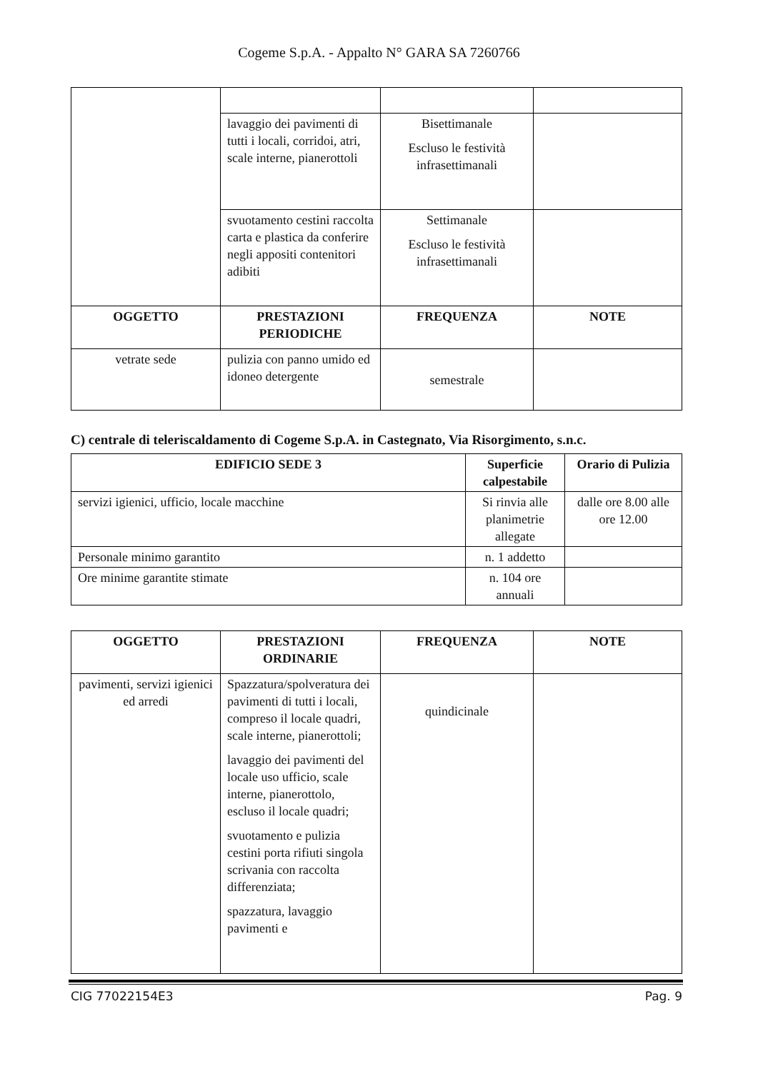Cogeme S.p.A. - Appalto N° GARA SA 7260766
| | lavaggio dei pavimenti di tutti i locali, corridoi, atri, scale interne, pianerottoli | Bisettimanale Escluso le festività infrasettimanali | |
| | svuotamento cestini raccolta carta e plastica da conferire negli appositi contenitori adibiti | Settimanale Escluso le festività infrasettimanali | |
| OGGETTO | PRESTAZIONI PERIODICHE | FREQUENZA | NOTE |
| vetrate sede | pulizia con panno umido ed idoneo detergente | semestrale | |
C) centrale di teleriscaldamento di Cogeme S.p.A. in Castegnato, Via Risorgimento, s.n.c.
| EDIFICIO SEDE 3 | Superficie calpestabile | Orario di Pulizia |
| --- | --- | --- |
| servizi igienici, ufficio, locale macchine | Si rinvia alle planimetrie allegate | dalle ore 8.00 alle ore 12.00 |
| Personale minimo garantito | n. 1 addetto | |
| Ore minime garantite stimate | n. 104 ore annuali | |
| OGGETTO | PRESTAZIONI ORDINARIE | FREQUENZA | NOTE |
| --- | --- | --- | --- |
| pavimenti, servizi igienici ed arredi | Spazzatura/spolveratura dei pavimenti di tutti i locali, compreso il locale quadri, scale interne, pianerottoli; lavaggio dei pavimenti del locale uso ufficio, scale interne, pianerottolo, escluso il locale quadri; svuotamento e pulizia cestini porta rifiuti singola scrivania con raccolta differenziata; spazzatura, lavaggio pavimenti e | quindicinale | |
CIG 77022154E3 Pag. 9